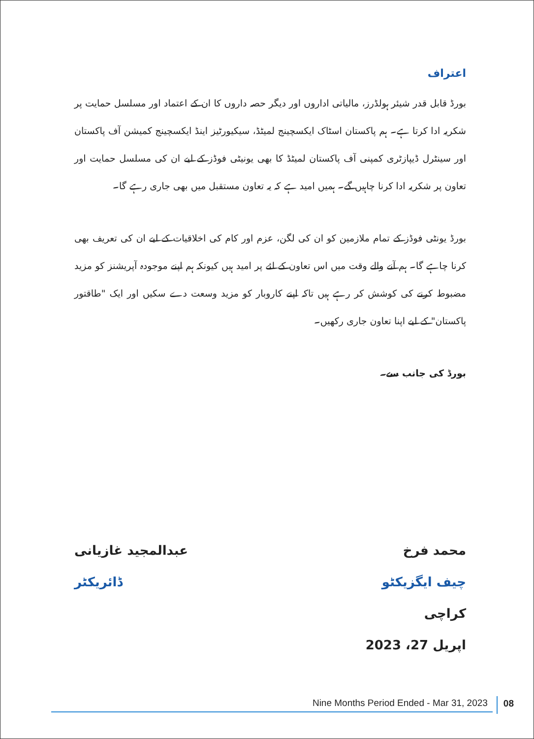اعتراف
بورڈ قابل قدر شیئر ہولڈرز، مالیاتی اداروں اور دیگر حصہ داروں کا ان کے اعتماد اور مسلسل حمایت پر شکریہ ادا کرتا ہے۔ ہم پاکستان اسٹاک ایکسچینج لمیٹڈ، سیکیورٹیز اینڈ ایکسچینج کمیشن آف پاکستان اور سینٹرل ڈیپازٹری کمپنی آف پاکستان لمیٹڈ کا بھی یونیٹی فوڈز کے لیے ان کی مسلسل حمایت اور تعاون پر شکریہ ادا کرنا چاہیں گے۔ ہمیں امید ہے کہ یہ تعاون مستقبل میں بھی جاری رہے گا۔
بورڈ یونٹی فوڈز کے تمام ملازمین کو ان کی لگن، عزم اور کام کی اخلاقیات کے لیے ان کی تعریف بھی کرنا چاہے گا۔ ہم آنے والے وقت میں اس تعاون کے لئے پر امید ہیں کیونکہ ہم اپنے موجودہ آپریشنز کو مزید مضبوط کرنے کی کوشش کر رہے ہیں تاکہ اپنے کاروبار کو مزید وسعت دے سکیں اور ایک "طاقتور پاکستان" کے لیے اپنا تعاون جاری رکھیں۔
بورڈ کی جانب سے۔
محمد فرخ
چیف ایگزیکٹو
کراچی
اپریل 27، 2023
عبدالمجید غازیانی
ڈائریکٹر
Nine Months Period Ended - Mar 31, 2023 08